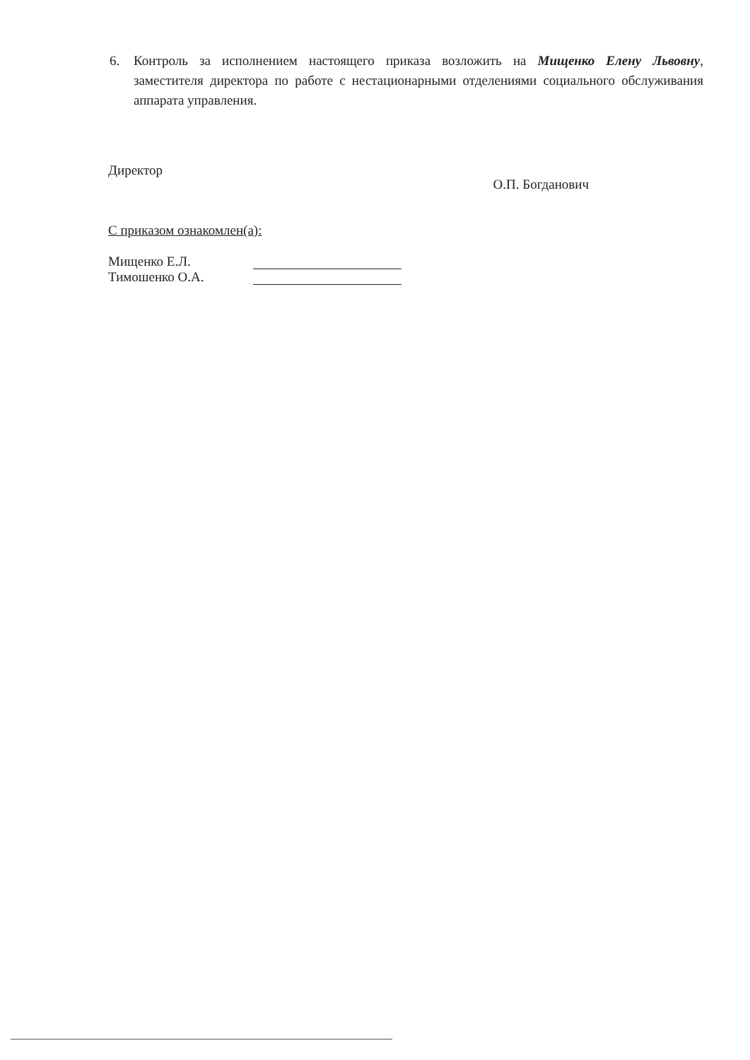6. Контроль за исполнением настоящего приказа возложить на Мищенко Елену Львовну, заместителя директора по работе с нестационарными отделениями социального обслуживания аппарата управления.
Директор О.П. Богданович
С приказом ознакомлен(а):
Мищенко Е.Л.
Тимошенко О.А.